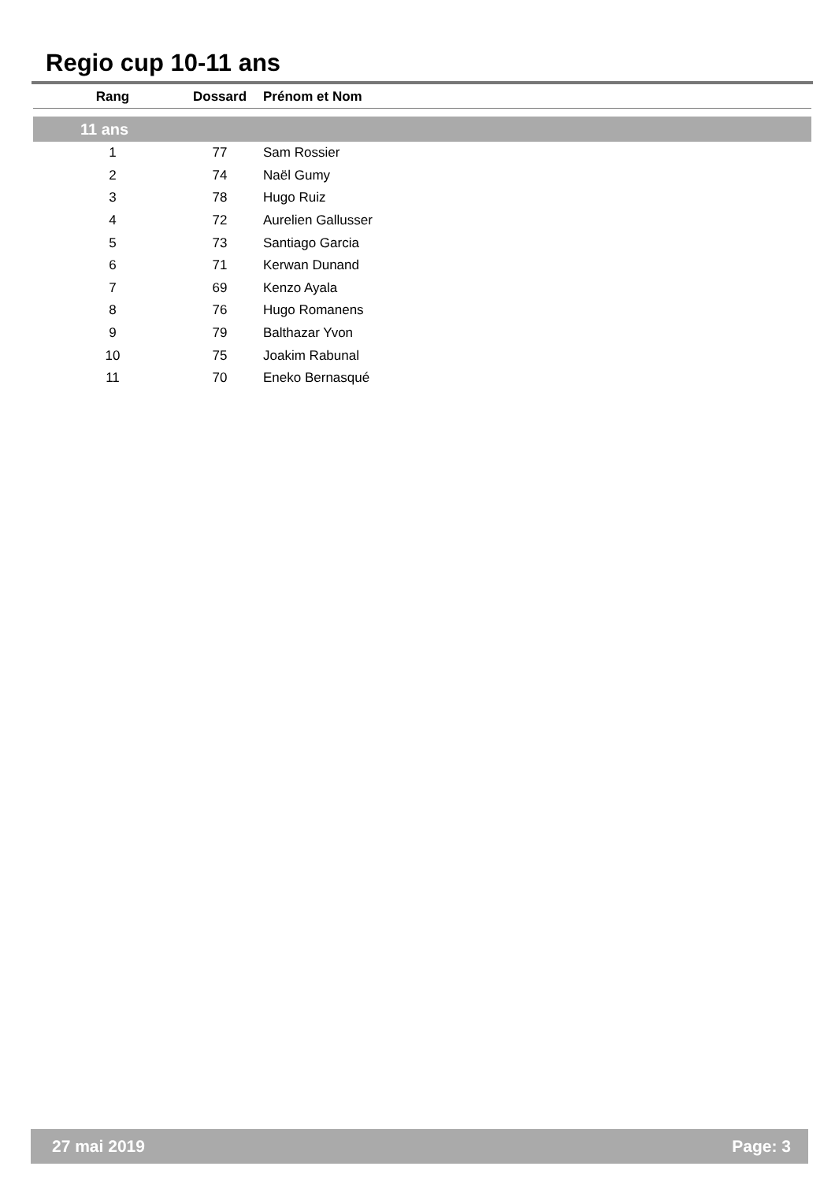Regio cup 10-11 ans
| Rang | Dossard | Prénom et Nom |
| --- | --- | --- |
| 11 ans | | |
| 1 | 77 | Sam Rossier |
| 2 | 74 | Naël Gumy |
| 3 | 78 | Hugo Ruiz |
| 4 | 72 | Aurelien Gallusser |
| 5 | 73 | Santiago Garcia |
| 6 | 71 | Kerwan Dunand |
| 7 | 69 | Kenzo Ayala |
| 8 | 76 | Hugo Romanens |
| 9 | 79 | Balthazar Yvon |
| 10 | 75 | Joakim Rabunal |
| 11 | 70 | Eneko Bernasqué |
27 mai 2019 Page: 3